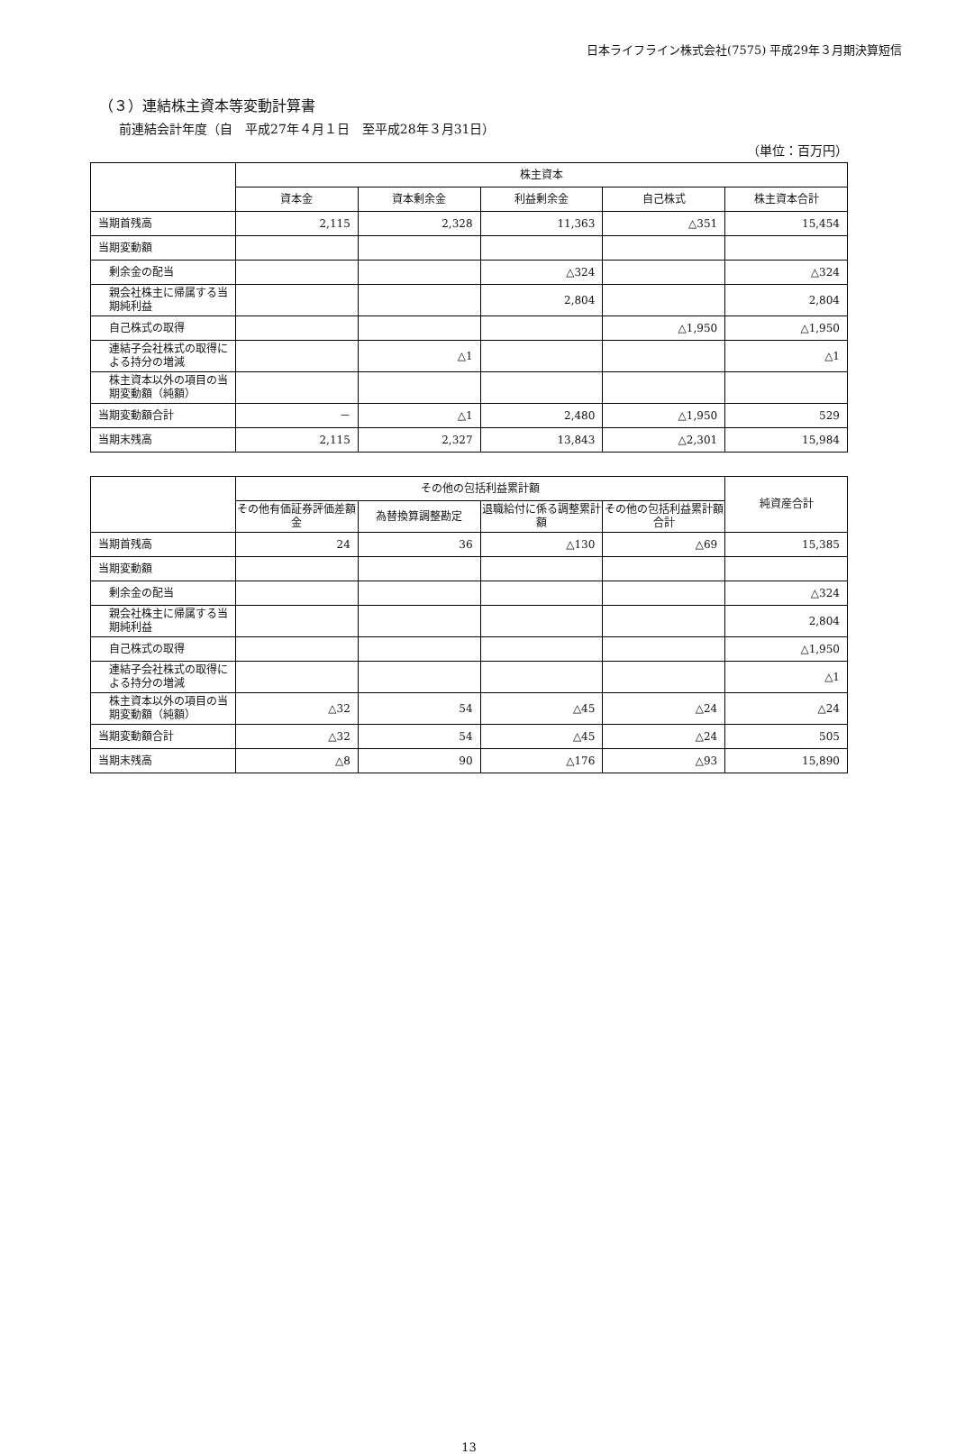日本ライフライン株式会社(7575) 平成29年３月期決算短信
（３）連結株主資本等変動計算書
前連結会計年度（自　平成27年４月１日　至平成28年３月31日）
（単位：百万円）
| | 株主資本 | | | | |
| --- | --- | --- | --- | --- | --- |
| | 資本金 | 資本剰余金 | 利益剰余金 | 自己株式 | 株主資本合計 |
| 当期首残高 | 2,115 | 2,328 | 11,363 | △351 | 15,454 |
| 当期変動額 | | | | | |
| 剰余金の配当 | | | △324 | | △324 |
| 親会社株主に帰属する当期純利益 | | | 2,804 | | 2,804 |
| 自己株式の取得 | | | | △1,950 | △1,950 |
| 連結子会社株式の取得による持分の増減 | | △1 | | | △1 |
| 株主資本以外の項目の当期変動額（純額） | | | | | |
| 当期変動額合計 | － | △1 | 2,480 | △1,950 | 529 |
| 当期末残高 | 2,115 | 2,327 | 13,843 | △2,301 | 15,984 |
| | その他の包括利益累計額 | | | | 純資産合計 |
| --- | --- | --- | --- | --- | --- |
| | その他有価証券評価差額金 | 為替換算調整勘定 | 退職給付に係る調整累計額 | その他の包括利益累計額合計 | |
| 当期首残高 | 24 | 36 | △130 | △69 | 15,385 |
| 当期変動額 | | | | | |
| 剰余金の配当 | | | | | △324 |
| 親会社株主に帰属する当期純利益 | | | | | 2,804 |
| 自己株式の取得 | | | | | △1,950 |
| 連結子会社株式の取得による持分の増減 | | | | | △1 |
| 株主資本以外の項目の当期変動額（純額） | △32 | 54 | △45 | △24 | △24 |
| 当期変動額合計 | △32 | 54 | △45 | △24 | 505 |
| 当期末残高 | △8 | 90 | △176 | △93 | 15,890 |
13